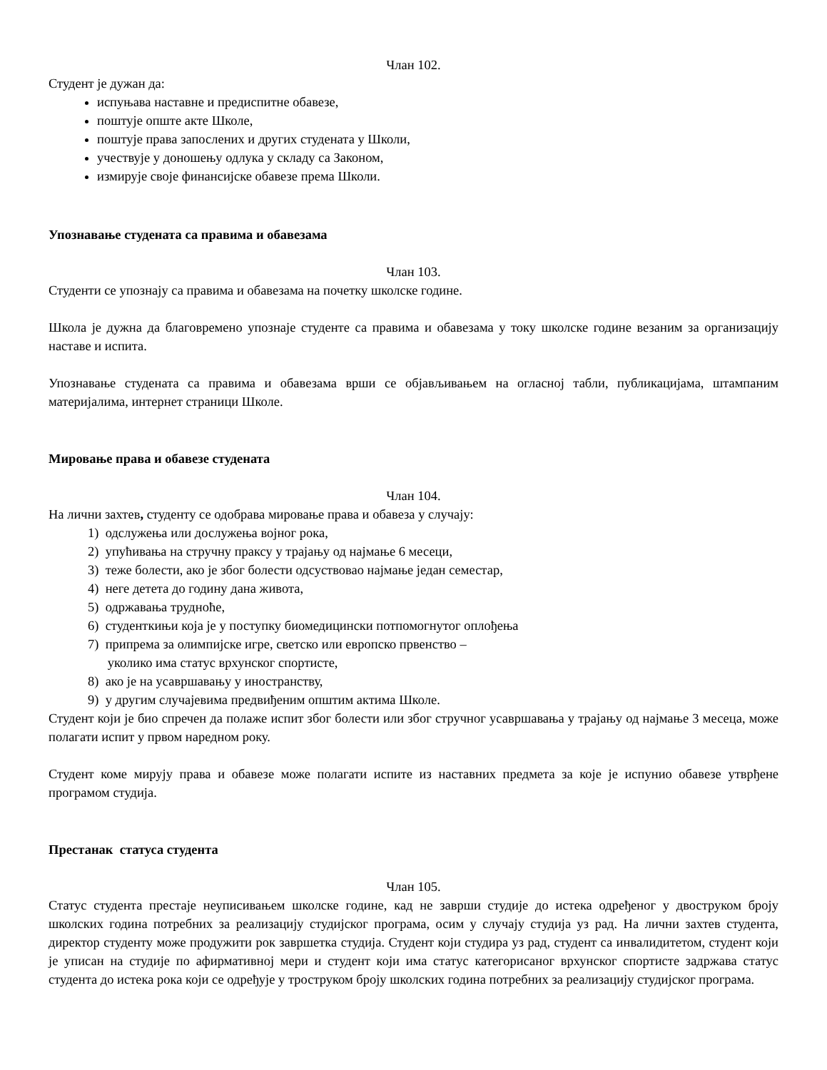Члан 102.
Студент је дужан да:
испуњава наставне и предиспитне обавезе,
поштује опште акте Школе,
поштује права запослених и других студената у Школи,
учествује у доношењу одлука у складу са Законом,
измирује своје финансијске обавезе према Школи.
Упознавање студената са правима и обавезама
Члан 103.
Студенти се упознају са правима и обавезама на почетку школске године.
Школа је дужна да благовремено упознаје студенте са правима и обавезама у току школске године везаним за организацију наставе и испита.
Упознавање студената са правима и обавезама врши се објављивањем на огласној табли, публикацијама, штампаним материјалима, интернет страници Школе.
Мировање права и обавезе студената
Члан 104.
На лични захтев, студенту се одобрава мировање права и обавеза у случају:
1) одслужења или дослужења војног рока,
2) упућивања на стручну праксу у трајању од најмање 6 месеци,
3) теже болести, ако је због болести одсуствовао најмање један семестар,
4) неге детета до годину дана живота,
5) одржавања трудноће,
6) студенткињи која је у поступку биомедицински потпомогнутог оплођења
7) припрема за олимпијске игре, светско или европско првенство –
уколико има статус врхунског спортисте,
8) ако је на усавршавању у иностранству,
9) у другим случајевима предвиђеним општим актима Школе.
Студент који је био спречен да полаже испит због болести или због стручног усавршавања у трајању од најмање 3 месеца, може полагати испит у првом наредном року.
Студент коме мирују права и обавезе може полагати испите из наставних предмета за које је испунио обавезе утврђене програмом студија.
Престанак статуса студента
Члан 105.
Статус студента престаје неуписивањем школске године, кад не заврши студије до истека одређеног у двоструком броју школских година потребних за реализацију студијског програма, осим у случају студија уз рад. На лични захтев студента, директор студенту може продужити рок завршетка студија. Студент који студира уз рад, студент са инвалидитетом, студент који је уписан на студије по афирмативној мери и студент који има статус категорисаног врхунског спортисте задржава статус студента до истека рока који се одређује у троструком броју школских година потребних за реализацију студијског програма.